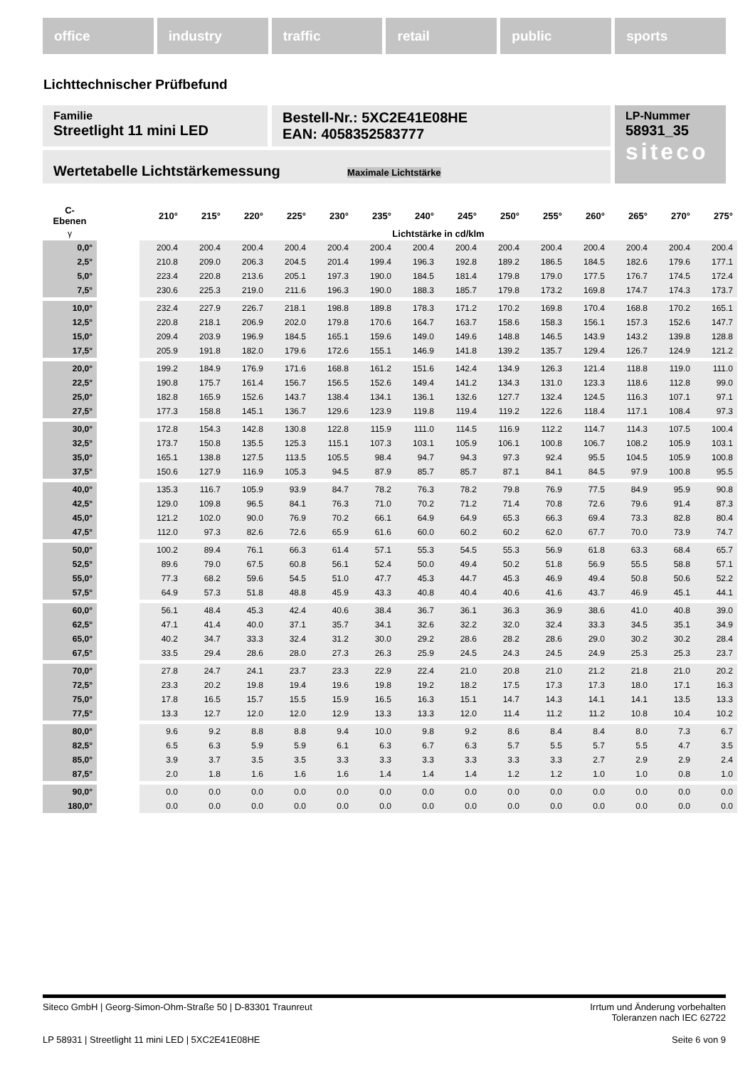office industry traffic retail public sports
Lichttechnischer Prüfbefund
Familie
Streetlight 11 mini LED
Bestell-Nr.: 5XC2E41E08HE
EAN: 4058352583777
LP-Nummer
58931_35
siteco
Wertetabelle Lichtstärkemessung Maximale Lichtstärke
| C- Ebenen | | 210° | 215° | 220° | 225° | 230° | 235° | 240° | 245° | 250° | 255° | 260° | 265° | 270° | 275° |
| --- | --- | --- | --- | --- | --- | --- | --- | --- | --- | --- | --- | --- | --- | --- | --- |
| γ | | Lichtstärke in cd/klm | | | | | | | | | | | | | |
| 0,0° | | 200.4 | 200.4 | 200.4 | 200.4 | 200.4 | 200.4 | 200.4 | 200.4 | 200.4 | 200.4 | 200.4 | 200.4 | 200.4 | 200.4 |
| 2,5° | | 210.8 | 209.0 | 206.3 | 204.5 | 201.4 | 199.4 | 196.3 | 192.8 | 189.2 | 186.5 | 184.5 | 182.6 | 179.6 | 177.1 |
| 5,0° | | 223.4 | 220.8 | 213.6 | 205.1 | 197.3 | 190.0 | 184.5 | 181.4 | 179.8 | 179.0 | 177.5 | 176.7 | 174.5 | 172.4 |
| 7,5° | | 230.6 | 225.3 | 219.0 | 211.6 | 196.3 | 190.0 | 188.3 | 185.7 | 179.8 | 173.2 | 169.8 | 174.7 | 174.3 | 173.7 |
| 10,0° | | 232.4 | 227.9 | 226.7 | 218.1 | 198.8 | 189.8 | 178.3 | 171.2 | 170.2 | 169.8 | 170.4 | 168.8 | 170.2 | 165.1 |
| 12,5° | | 220.8 | 218.1 | 206.9 | 202.0 | 179.8 | 170.6 | 164.7 | 163.7 | 158.6 | 158.3 | 156.1 | 157.3 | 152.6 | 147.7 |
| 15,0° | | 209.4 | 203.9 | 196.9 | 184.5 | 165.1 | 159.6 | 149.0 | 149.6 | 148.8 | 146.5 | 143.9 | 143.2 | 139.8 | 128.8 |
| 17,5° | | 205.9 | 191.8 | 182.0 | 179.6 | 172.6 | 155.1 | 146.9 | 141.8 | 139.2 | 135.7 | 129.4 | 126.7 | 124.9 | 121.2 |
| 20,0° | | 199.2 | 184.9 | 176.9 | 171.6 | 168.8 | 161.2 | 151.6 | 142.4 | 134.9 | 126.3 | 121.4 | 118.8 | 119.0 | 111.0 |
| 22,5° | | 190.8 | 175.7 | 161.4 | 156.7 | 156.5 | 152.6 | 149.4 | 141.2 | 134.3 | 131.0 | 123.3 | 118.6 | 112.8 | 99.0 |
| 25,0° | | 182.8 | 165.9 | 152.6 | 143.7 | 138.4 | 134.1 | 136.1 | 132.6 | 127.7 | 132.4 | 124.5 | 116.3 | 107.1 | 97.1 |
| 27,5° | | 177.3 | 158.8 | 145.1 | 136.7 | 129.6 | 123.9 | 119.8 | 119.4 | 119.2 | 122.6 | 118.4 | 117.1 | 108.4 | 97.3 |
| 30,0° | | 172.8 | 154.3 | 142.8 | 130.8 | 122.8 | 115.9 | 111.0 | 114.5 | 116.9 | 112.2 | 114.7 | 114.3 | 107.5 | 100.4 |
| 32,5° | | 173.7 | 150.8 | 135.5 | 125.3 | 115.1 | 107.3 | 103.1 | 105.9 | 106.1 | 100.8 | 106.7 | 108.2 | 105.9 | 103.1 |
| 35,0° | | 165.1 | 138.8 | 127.5 | 113.5 | 105.5 | 98.4 | 94.7 | 94.3 | 97.3 | 92.4 | 95.5 | 104.5 | 105.9 | 100.8 |
| 37,5° | | 150.6 | 127.9 | 116.9 | 105.3 | 94.5 | 87.9 | 85.7 | 85.7 | 87.1 | 84.1 | 84.5 | 97.9 | 100.8 | 95.5 |
| 40,0° | | 135.3 | 116.7 | 105.9 | 93.9 | 84.7 | 78.2 | 76.3 | 78.2 | 79.8 | 76.9 | 77.5 | 84.9 | 95.9 | 90.8 |
| 42,5° | | 129.0 | 109.8 | 96.5 | 84.1 | 76.3 | 71.0 | 70.2 | 71.2 | 71.4 | 70.8 | 72.6 | 79.6 | 91.4 | 87.3 |
| 45,0° | | 121.2 | 102.0 | 90.0 | 76.9 | 70.2 | 66.1 | 64.9 | 64.9 | 65.3 | 66.3 | 69.4 | 73.3 | 82.8 | 80.4 |
| 47,5° | | 112.0 | 97.3 | 82.6 | 72.6 | 65.9 | 61.6 | 60.0 | 60.2 | 60.2 | 62.0 | 67.7 | 70.0 | 73.9 | 74.7 |
| 50,0° | | 100.2 | 89.4 | 76.1 | 66.3 | 61.4 | 57.1 | 55.3 | 54.5 | 55.3 | 56.9 | 61.8 | 63.3 | 68.4 | 65.7 |
| 52,5° | | 89.6 | 79.0 | 67.5 | 60.8 | 56.1 | 52.4 | 50.0 | 49.4 | 50.2 | 51.8 | 56.9 | 55.5 | 58.8 | 57.1 |
| 55,0° | | 77.3 | 68.2 | 59.6 | 54.5 | 51.0 | 47.7 | 45.3 | 44.7 | 45.3 | 46.9 | 49.4 | 50.8 | 50.6 | 52.2 |
| 57,5° | | 64.9 | 57.3 | 51.8 | 48.8 | 45.9 | 43.3 | 40.8 | 40.4 | 40.6 | 41.6 | 43.7 | 46.9 | 45.1 | 44.1 |
| 60,0° | | 56.1 | 48.4 | 45.3 | 42.4 | 40.6 | 38.4 | 36.7 | 36.1 | 36.3 | 36.9 | 38.6 | 41.0 | 40.8 | 39.0 |
| 62,5° | | 47.1 | 41.4 | 40.0 | 37.1 | 35.7 | 34.1 | 32.6 | 32.2 | 32.0 | 32.4 | 33.3 | 34.5 | 35.1 | 34.9 |
| 65,0° | | 40.2 | 34.7 | 33.3 | 32.4 | 31.2 | 30.0 | 29.2 | 28.6 | 28.2 | 28.6 | 29.0 | 30.2 | 30.2 | 28.4 |
| 67,5° | | 33.5 | 29.4 | 28.6 | 28.0 | 27.3 | 26.3 | 25.9 | 24.5 | 24.3 | 24.5 | 24.9 | 25.3 | 25.3 | 23.7 |
| 70,0° | | 27.8 | 24.7 | 24.1 | 23.7 | 23.3 | 22.9 | 22.4 | 21.0 | 20.8 | 21.0 | 21.2 | 21.8 | 21.0 | 20.2 |
| 72,5° | | 23.3 | 20.2 | 19.8 | 19.4 | 19.6 | 19.8 | 19.2 | 18.2 | 17.5 | 17.3 | 17.3 | 18.0 | 17.1 | 16.3 |
| 75,0° | | 17.8 | 16.5 | 15.7 | 15.5 | 15.9 | 16.5 | 16.3 | 15.1 | 14.7 | 14.3 | 14.1 | 14.1 | 13.5 | 13.3 |
| 77,5° | | 13.3 | 12.7 | 12.0 | 12.0 | 12.9 | 13.3 | 13.3 | 12.0 | 11.4 | 11.2 | 11.2 | 10.8 | 10.4 | 10.2 |
| 80,0° | | 9.6 | 9.2 | 8.8 | 8.8 | 9.4 | 10.0 | 9.8 | 9.2 | 8.6 | 8.4 | 8.4 | 8.0 | 7.3 | 6.7 |
| 82,5° | | 6.5 | 6.3 | 5.9 | 5.9 | 6.1 | 6.3 | 6.7 | 6.3 | 5.7 | 5.5 | 5.7 | 5.5 | 4.7 | 3.5 |
| 85,0° | | 3.9 | 3.7 | 3.5 | 3.5 | 3.3 | 3.3 | 3.3 | 3.3 | 3.3 | 3.3 | 2.7 | 2.9 | 2.9 | 2.4 |
| 87,5° | | 2.0 | 1.8 | 1.6 | 1.6 | 1.6 | 1.4 | 1.4 | 1.4 | 1.2 | 1.2 | 1.0 | 1.0 | 0.8 | 1.0 |
| 90,0° | | 0.0 | 0.0 | 0.0 | 0.0 | 0.0 | 0.0 | 0.0 | 0.0 | 0.0 | 0.0 | 0.0 | 0.0 | 0.0 | 0.0 |
| 180,0° | | 0.0 | 0.0 | 0.0 | 0.0 | 0.0 | 0.0 | 0.0 | 0.0 | 0.0 | 0.0 | 0.0 | 0.0 | 0.0 | 0.0 |
Siteco GmbH | Georg-Simon-Ohm-Straße 50 | D-83301 Traunreut Irrtum und Änderung vorbehalten
Toleranzen nach IEC 62722
LP 58931 | Streetlight 11 mini LED | 5XC2E41E08HE Seite 6 von 9